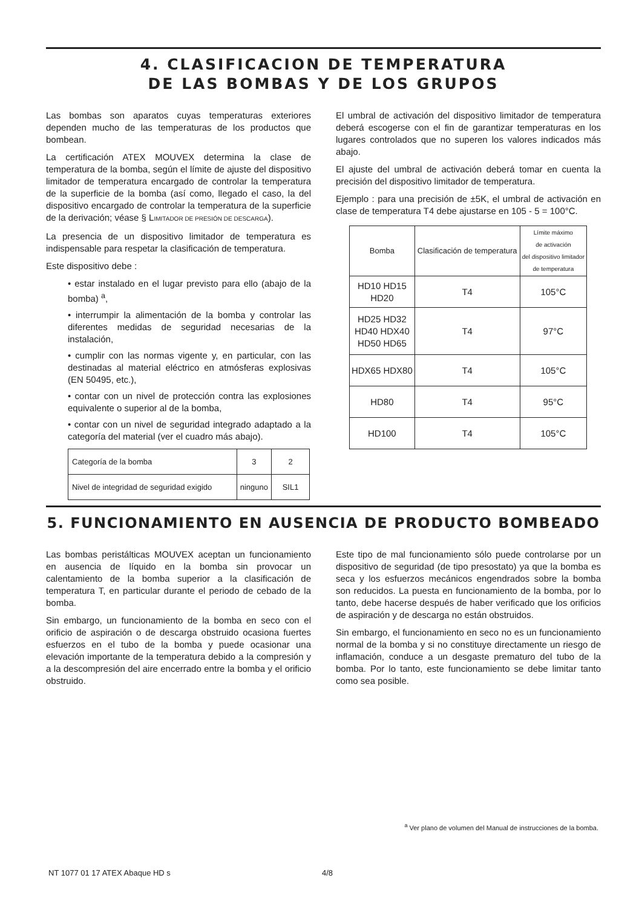4. CLASIFICACION DE TEMPERATURA
DE LAS BOMBAS Y DE LOS GRUPOS
Las bombas son aparatos cuyas temperaturas exteriores dependen mucho de las temperaturas de los productos que bombean.
La certificación ATEX MOUVEX determina la clase de temperatura de la bomba, según el límite de ajuste del dispositivo limitador de temperatura encargado de controlar la temperatura de la superficie de la bomba (así como, llegado el caso, la del dispositivo encargado de controlar la temperatura de la superficie de la derivación; véase § LIMITADOR DE PRESIÓN DE DESCARGA).
La presencia de un dispositivo limitador de temperatura es indispensable para respetar la clasificación de temperatura.
Este dispositivo debe :
• estar instalado en el lugar previsto para ello (abajo de la bomba) <sup>a</sup>,
• interrumpir la alimentación de la bomba y controlar las diferentes medidas de seguridad necesarias de la instalación,
• cumplir con las normas vigente y, en particular, con las destinadas al material eléctrico en atmósferas explosivas (EN 50495, etc.),
• contar con un nivel de protección contra las explosiones equivalente o superior al de la bomba,
• contar con un nivel de seguridad integrado adaptado a la categoría del material (ver el cuadro más abajo).
| Categoría de la bomba | 3 | 2 |
| Nivel de integridad de seguridad exigido | ninguno | SIL1 |
El umbral de activación del dispositivo limitador de temperatura deberá escogerse con el fin de garantizar temperaturas en los lugares controlados que no superen los valores indicados más abajo.
El ajuste del umbral de activación deberá tomar en cuenta la precisión del dispositivo limitador de temperatura.
Ejemplo : para una precisión de ±5K, el umbral de activación en clase de temperatura T4 debe ajustarse en 105 - 5 = 100°C.
| Bomba | Clasificación de temperatura | Límite máximo de activación del dispositivo limitador de temperatura |
| HD10 HD15 HD20 | T4 | 105°C |
| HD25 HD32 HD40 HDX40 HD50 HD65 | T4 | 97°C |
| HDX65 HDX80 | T4 | 105°C |
| HD80 | T4 | 95°C |
| HD100 | T4 | 105°C |
5. FUNCIONAMIENTO EN AUSENCIA DE PRODUCTO BOMBEADO
Las bombas peristálticas MOUVEX aceptan un funcionamiento en ausencia de líquido en la bomba sin provocar un calentamiento de la bomba superior a la clasificación de temperatura T, en particular durante el periodo de cebado de la bomba.
Sin embargo, un funcionamiento de la bomba en seco con el orificio de aspiración o de descarga obstruido ocasiona fuertes esfuerzos en el tubo de la bomba y puede ocasionar una elevación importante de la temperatura debido a la compresión y a la descompresión del aire encerrado entre la bomba y el orificio obstruido.
Este tipo de mal funcionamiento sólo puede controlarse por un dispositivo de seguridad (de tipo presostato) ya que la bomba es seca y los esfuerzos mecánicos engendrados sobre la bomba son reducidos. La puesta en funcionamiento de la bomba, por lo tanto, debe hacerse después de haber verificado que los orificios de aspiración y de descarga no están obstruidos.
Sin embargo, el funcionamiento en seco no es un funcionamiento normal de la bomba y si no constituye directamente un riesgo de inflamación, conduce a un desgaste prematuro del tubo de la bomba. Por lo tanto, este funcionamiento se debe limitar tanto como sea posible.
<sup>a</sup> Ver plano de volumen del Manual de instrucciones de la bomba.
NT 1077 01 17 ATEX Abaque HD s 4/8